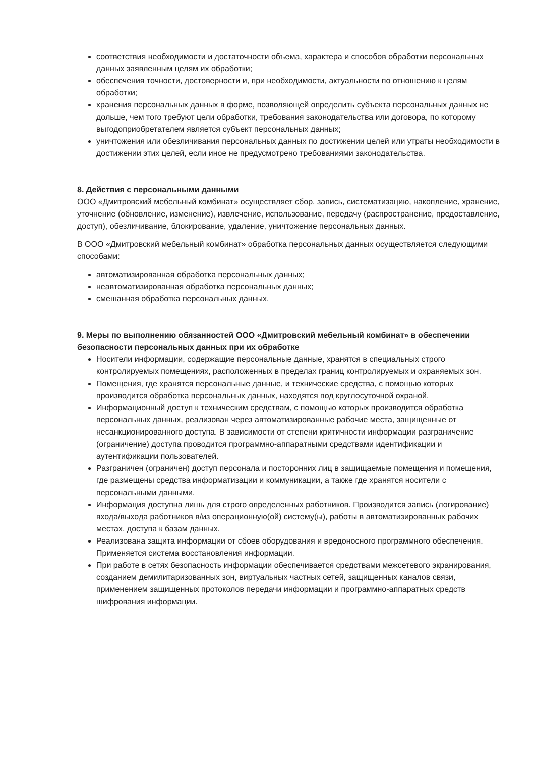соответствия необходимости и достаточности объема, характера и способов обработки персональных данных заявленным целям их обработки;
обеспечения точности, достоверности и, при необходимости, актуальности по отношению к целям обработки;
хранения персональных данных в форме, позволяющей определить субъекта персональных данных не дольше, чем того требуют цели обработки, требования законодательства или договора, по которому выгодоприобретателем является субъект персональных данных;
уничтожения или обезличивания персональных данных по достижении целей или утраты необходимости в достижении этих целей, если иное не предусмотрено требованиями законодательства.
8. Действия с персональными данными
ООО «Дмитровский мебельный комбинат» осуществляет сбор, запись, систематизацию, накопление, хранение, уточнение (обновление, изменение), извлечение, использование, передачу (распространение, предоставление, доступ), обезличивание, блокирование, удаление, уничтожение персональных данных.
В ООО «Дмитровский мебельный комбинат» обработка персональных данных осуществляется следующими способами:
автоматизированная обработка персональных данных;
неавтоматизированная обработка персональных данных;
смешанная обработка персональных данных.
9. Меры по выполнению обязанностей ООО «Дмитровский мебельный комбинат» в обеспечении безопасности персональных данных при их обработке
Носители информации, содержащие персональные данные, хранятся в специальных строго контролируемых помещениях, расположенных в пределах границ контролируемых и охраняемых зон.
Помещения, где хранятся персональные данные, и технические средства, с помощью которых производится обработка персональных данных, находятся под круглосуточной охраной.
Информационный доступ к техническим средствам, с помощью которых производится обработка персональных данных, реализован через автоматизированные рабочие места, защищенные от несанкционированного доступа. В зависимости от степени критичности информации разграничение (ограничение) доступа проводится программно-аппаратными средствами идентификации и аутентификации пользователей.
Разграничен (ограничен) доступ персонала и посторонних лиц в защищаемые помещения и помещения, где размещены средства информатизации и коммуникации, а также где хранятся носители с персональными данными.
Информация доступна лишь для строго определенных работников. Производится запись (логирование) входа/выхода работников в/из операционную(ой) систему(ы), работы в автоматизированных рабочих местах, доступа к базам данных.
Реализована защита информации от сбоев оборудования и вредоносного программного обеспечения. Применяется система восстановления информации.
При работе в сетях безопасность информации обеспечивается средствами межсетевого экранирования, созданием демилитаризованных зон, виртуальных частных сетей, защищенных каналов связи, применением защищенных протоколов передачи информации и программно-аппаратных средств шифрования информации.